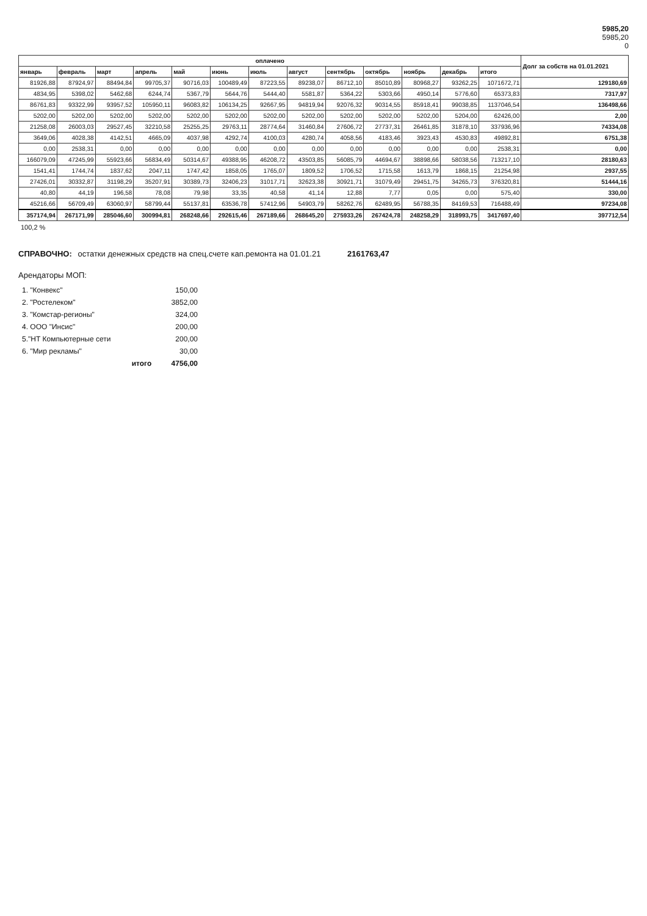5985,20
5985,20
0
| оплачено | | | | | | | | | | | | | Долг за собств на 01.01.2021 |
| --- | --- | --- | --- | --- | --- | --- | --- | --- | --- | --- | --- | --- | --- |
| январь | февраль | март | апрель | май | июнь | июль | август | сентябрь | октябрь | ноябрь | декабрь | итого | |
| 81926,88 | 87924,97 | 88494,84 | 99705,37 | 90716,03 | 100489,49 | 87223,55 | 89238,07 | 86712,10 | 85010,89 | 80968,27 | 93262,25 | 1071672,71 | 129180,69 |
| 4834,95 | 5398,02 | 5462,68 | 6244,74 | 5367,79 | 5644,76 | 5444,40 | 5581,87 | 5364,22 | 5303,66 | 4950,14 | 5776,60 | 65373,83 | 7317,97 |
| 86761,83 | 93322,99 | 93957,52 | 105950,11 | 96083,82 | 106134,25 | 92667,95 | 94819,94 | 92076,32 | 90314,55 | 85918,41 | 99038,85 | 1137046,54 | 136498,66 |
| 5202,00 | 5202,00 | 5202,00 | 5202,00 | 5202,00 | 5202,00 | 5202,00 | 5202,00 | 5202,00 | 5202,00 | 5202,00 | 5204,00 | 62426,00 | 2,00 |
| 21258,08 | 26003,03 | 29527,45 | 32210,58 | 25255,25 | 29763,11 | 28774,64 | 31460,84 | 27606,72 | 27737,31 | 26461,85 | 31878,10 | 337936,96 | 74334,08 |
| 3649,06 | 4028,38 | 4142,51 | 4665,09 | 4037,98 | 4292,74 | 4100,03 | 4280,74 | 4058,56 | 4183,46 | 3923,43 | 4530,83 | 49892,81 | 6751,38 |
| 0,00 | 2538,31 | 0,00 | 0,00 | 0,00 | 0,00 | 0,00 | 0,00 | 0,00 | 0,00 | 0,00 | 0,00 | 2538,31 | 0,00 |
| 166079,09 | 47245,99 | 55923,66 | 56834,49 | 50314,67 | 49388,95 | 46208,72 | 43503,85 | 56085,79 | 44694,67 | 38898,66 | 58038,56 | 713217,10 | 28180,63 |
| 1541,41 | 1744,74 | 1837,62 | 2047,11 | 1747,42 | 1858,05 | 1765,07 | 1809,52 | 1706,52 | 1715,58 | 1613,79 | 1868,15 | 21254,98 | 2937,55 |
| 27426,01 | 30332,87 | 31198,29 | 35207,91 | 30389,73 | 32406,23 | 31017,71 | 32623,38 | 30921,71 | 31079,49 | 29451,75 | 34265,73 | 376320,81 | 51444,16 |
| 40,80 | 44,19 | 196,58 | 78,08 | 79,98 | 33,35 | 40,58 | 41,14 | 12,88 | 7,77 | 0,05 | 0,00 | 575,40 | 330,00 |
| 45216,66 | 56709,49 | 63060,97 | 58799,44 | 55137,81 | 63536,78 | 57412,96 | 54903,79 | 58262,76 | 62489,95 | 56788,35 | 84169,53 | 716488,49 | 97234,08 |
| 357174,94 | 267171,99 | 285046,60 | 300994,81 | 268248,66 | 292615,46 | 267189,66 | 268645,20 | 275933,26 | 267424,78 | 248258,29 | 318993,75 | 3417697,40 | 397712,54 |
100,2 %
СПРАВОЧНО: остатки денежных средств на спец.счете кап.ремонта на 01.01.21 2161763,47
Арендаторы МОП:
| 1. "Конвекс" | 150,00 |
| 2. "Ростелеком" | 3852,00 |
| 3. "Комстар-регионы" | 324,00 |
| 4. ООО "Инсис" | 200,00 |
| 5."НТ Компьютерные сети | 200,00 |
| 6. "Мир рекламы" | 30,00 |
| итого | 4756,00 |